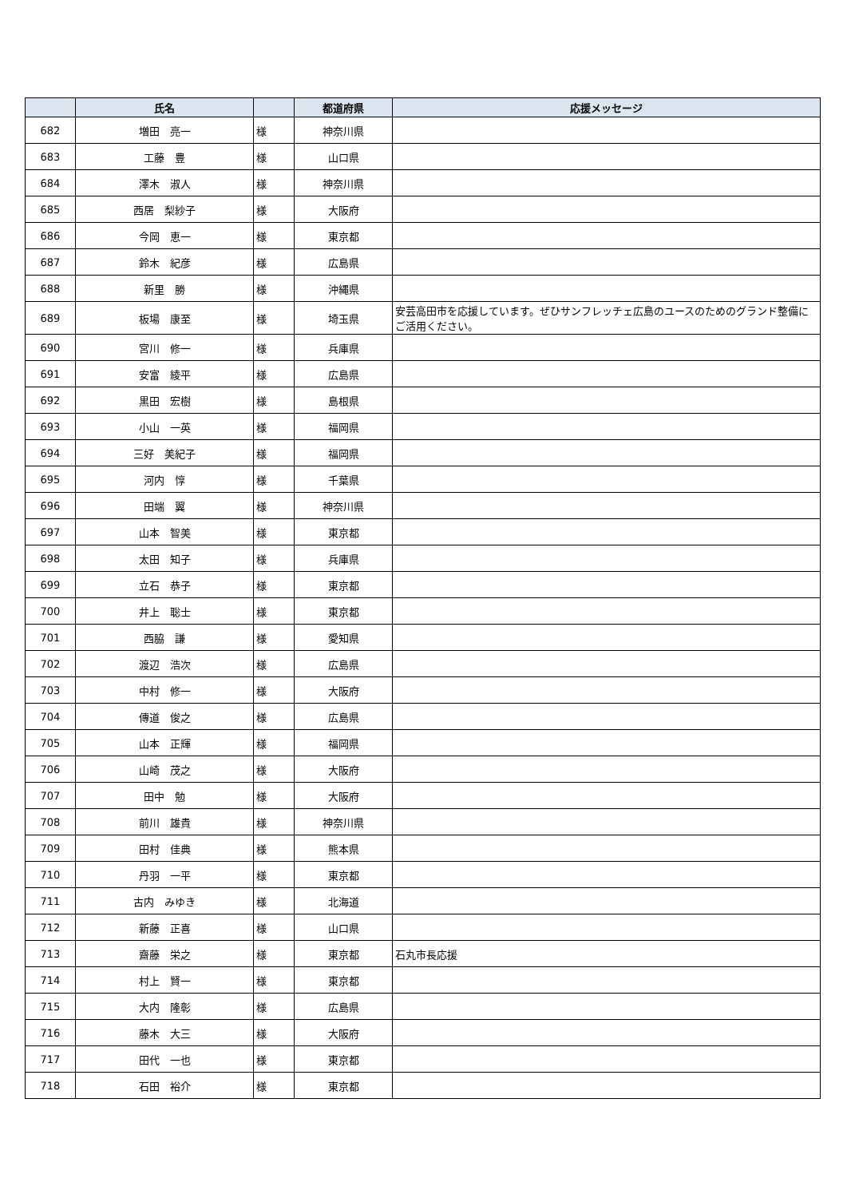| | 氏名 | | 都道府県 | 応援メッセージ |
| --- | --- | --- | --- | --- |
| 682 | 増田 亮一 | 様 | 神奈川県 | |
| 683 | 工藤 豊 | 様 | 山口県 | |
| 684 | 澤木 淑人 | 様 | 神奈川県 | |
| 685 | 西居 梨紗子 | 様 | 大阪府 | |
| 686 | 今岡 恵一 | 様 | 東京都 | |
| 687 | 鈴木 紀彦 | 様 | 広島県 | |
| 688 | 新里 勝 | 様 | 沖縄県 | |
| 689 | 板場 康至 | 様 | 埼玉県 | 安芸高田市を応援しています。ぜひサンフレッチェ広島のユースのためのグランド整備にご活用ください。 |
| 690 | 宮川 修一 | 様 | 兵庫県 | |
| 691 | 安富 綾平 | 様 | 広島県 | |
| 692 | 黒田 宏樹 | 様 | 島根県 | |
| 693 | 小山 一英 | 様 | 福岡県 | |
| 694 | 三好 美紀子 | 様 | 福岡県 | |
| 695 | 河内 惇 | 様 | 千葉県 | |
| 696 | 田端 翼 | 様 | 神奈川県 | |
| 697 | 山本 智美 | 様 | 東京都 | |
| 698 | 太田 知子 | 様 | 兵庫県 | |
| 699 | 立石 恭子 | 様 | 東京都 | |
| 700 | 井上 聡士 | 様 | 東京都 | |
| 701 | 西脇 謙 | 様 | 愛知県 | |
| 702 | 渡辺 浩次 | 様 | 広島県 | |
| 703 | 中村 修一 | 様 | 大阪府 | |
| 704 | 傳道 俊之 | 様 | 広島県 | |
| 705 | 山本 正輝 | 様 | 福岡県 | |
| 706 | 山崎 茂之 | 様 | 大阪府 | |
| 707 | 田中 勉 | 様 | 大阪府 | |
| 708 | 前川 雄貴 | 様 | 神奈川県 | |
| 709 | 田村 佳典 | 様 | 熊本県 | |
| 710 | 丹羽 一平 | 様 | 東京都 | |
| 711 | 古内 みゆき | 様 | 北海道 | |
| 712 | 新藤 正喜 | 様 | 山口県 | |
| 713 | 齋藤 栄之 | 様 | 東京都 | 石丸市長応援 |
| 714 | 村上 賢一 | 様 | 東京都 | |
| 715 | 大内 隆彰 | 様 | 広島県 | |
| 716 | 藤木 大三 | 様 | 大阪府 | |
| 717 | 田代 一也 | 様 | 東京都 | |
| 718 | 石田 裕介 | 様 | 東京都 | |